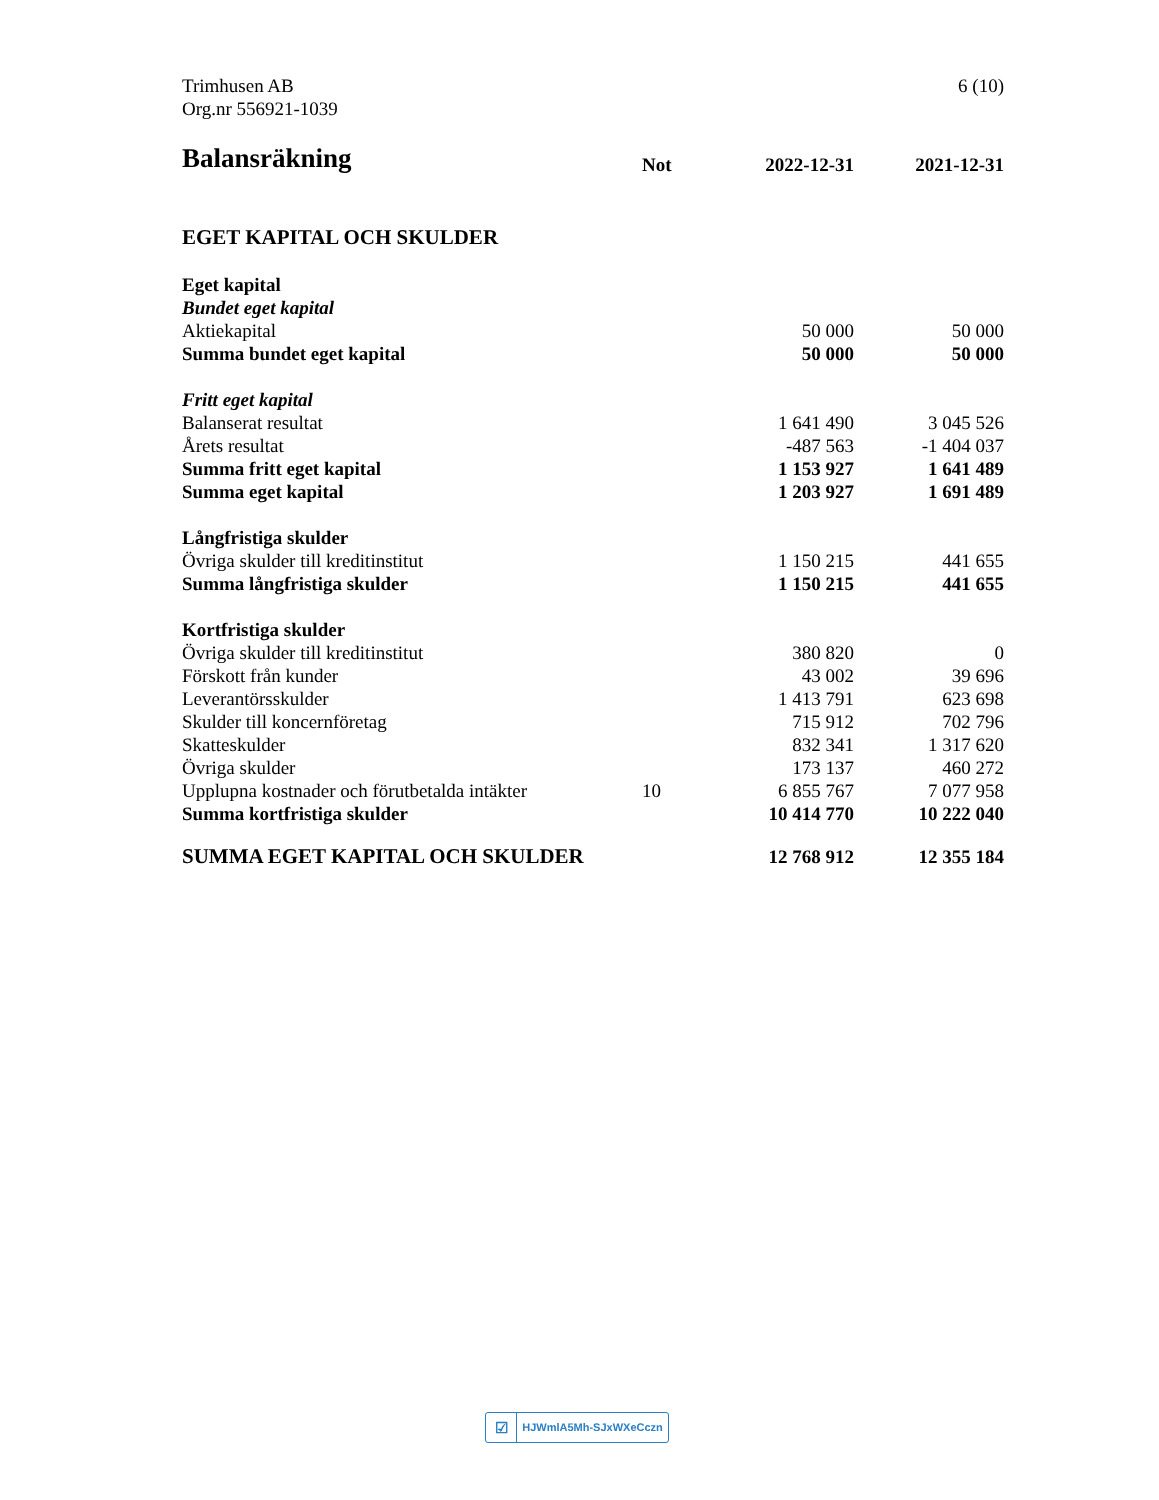Trimhusen AB
Org.nr 556921-1039
6 (10)
| Balansräkning | Not | 2022-12-31 | 2021-12-31 |
| --- | --- | --- | --- |
| EGET KAPITAL OCH SKULDER | | | |
| Eget kapital | | | |
| Bundet eget kapital | | | |
| Aktiekapital | | 50 000 | 50 000 |
| Summa bundet eget kapital | | 50 000 | 50 000 |
| Fritt eget kapital | | | |
| Balanserat resultat | | 1 641 490 | 3 045 526 |
| Årets resultat | | -487 563 | -1 404 037 |
| Summa fritt eget kapital | | 1 153 927 | 1 641 489 |
| Summa eget kapital | | 1 203 927 | 1 691 489 |
| Långfristiga skulder | | | |
| Övriga skulder till kreditinstitut | | 1 150 215 | 441 655 |
| Summa långfristiga skulder | | 1 150 215 | 441 655 |
| Kortfristiga skulder | | | |
| Övriga skulder till kreditinstitut | | 380 820 | 0 |
| Förskott från kunder | | 43 002 | 39 696 |
| Leverantörsskulder | | 1 413 791 | 623 698 |
| Skulder till koncernföretag | | 715 912 | 702 796 |
| Skatteskulder | | 832 341 | 1 317 620 |
| Övriga skulder | | 173 137 | 460 272 |
| Upplupna kostnader och förutbetalda intäkter | 10 | 6 855 767 | 7 077 958 |
| Summa kortfristiga skulder | | 10 414 770 | 10 222 040 |
| SUMMA EGET KAPITAL OCH SKULDER | | 12 768 912 | 12 355 184 |
☑ HJWmlA5Mh-SJxWXeCczn